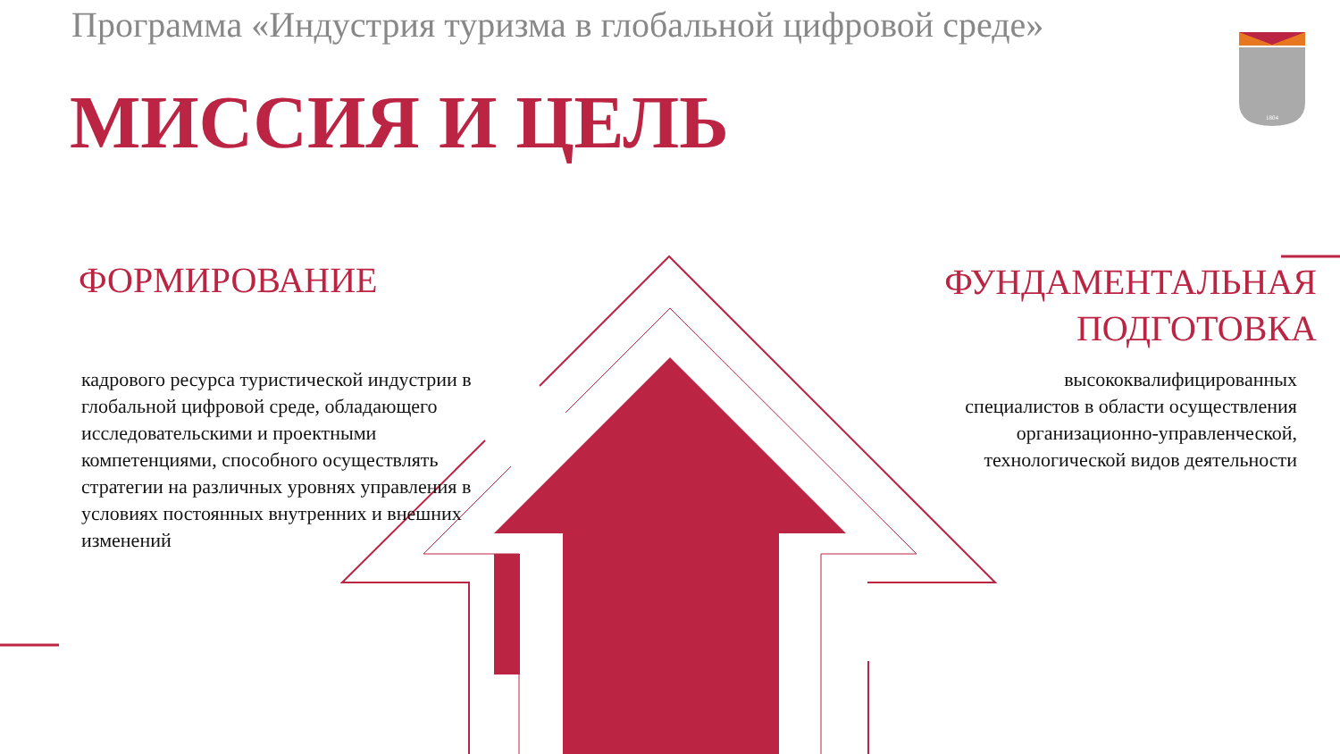1804
Программа «Индустрия туризма в глобальной цифровой среде»
МИССИЯ И ЦЕЛЬ
ФОРМИРОВАНИЕ
кадрового ресурса туристической индустрии в глобальной цифровой среде, обладающего исследовательскими и проектными компетенциями, способного осуществлять стратегии на различных уровнях управления в условиях постоянных внутренних и внешних изменений
ФУНДАМЕНТАЛЬНАЯ
ПОДГОТОВКА
высококвалифицированных специалистов в области осуществления организационно-управленческой, технологической видов деятельности